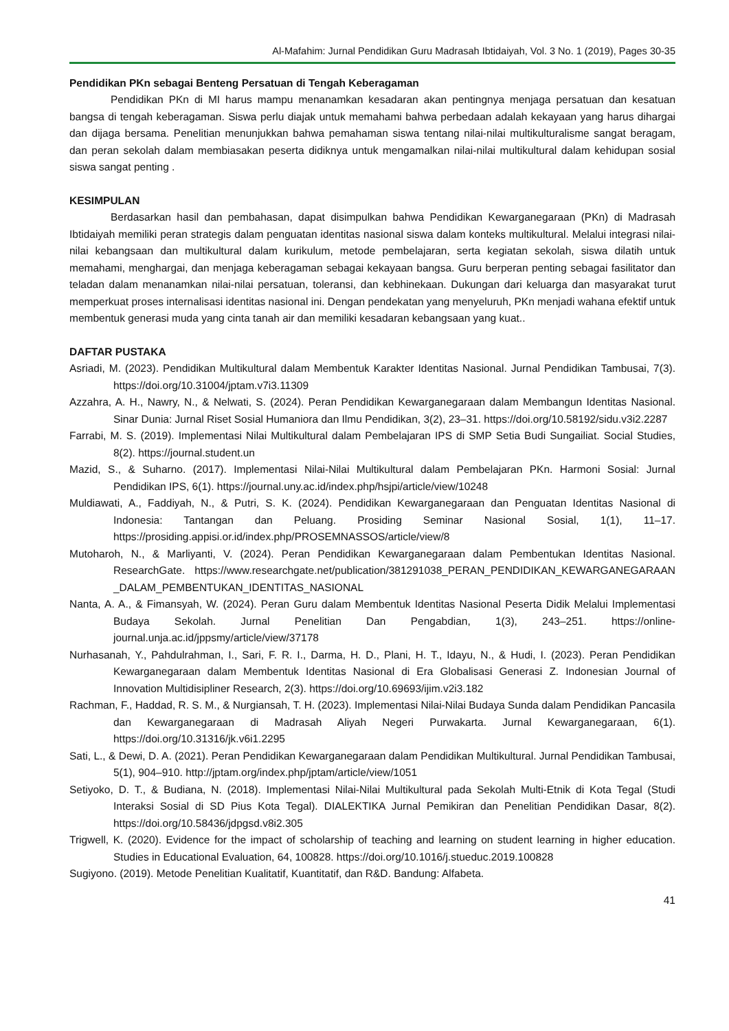Al-Mafahim: Jurnal Pendidikan Guru Madrasah Ibtidaiyah, Vol. 3 No. 1 (2019), Pages 30-35
Pendidikan PKn sebagai Benteng Persatuan di Tengah Keberagaman
Pendidikan PKn di MI harus mampu menanamkan kesadaran akan pentingnya menjaga persatuan dan kesatuan bangsa di tengah keberagaman. Siswa perlu diajak untuk memahami bahwa perbedaan adalah kekayaan yang harus dihargai dan dijaga bersama. Penelitian menunjukkan bahwa pemahaman siswa tentang nilai-nilai multikulturalisme sangat beragam, dan peran sekolah dalam membiasakan peserta didiknya untuk mengamalkan nilai-nilai multikultural dalam kehidupan sosial siswa sangat penting .
KESIMPULAN
Berdasarkan hasil dan pembahasan, dapat disimpulkan bahwa Pendidikan Kewarganegaraan (PKn) di Madrasah Ibtidaiyah memiliki peran strategis dalam penguatan identitas nasional siswa dalam konteks multikultural. Melalui integrasi nilai-nilai kebangsaan dan multikultural dalam kurikulum, metode pembelajaran, serta kegiatan sekolah, siswa dilatih untuk memahami, menghargai, dan menjaga keberagaman sebagai kekayaan bangsa. Guru berperan penting sebagai fasilitator dan teladan dalam menanamkan nilai-nilai persatuan, toleransi, dan kebhinekaan. Dukungan dari keluarga dan masyarakat turut memperkuat proses internalisasi identitas nasional ini. Dengan pendekatan yang menyeluruh, PKn menjadi wahana efektif untuk membentuk generasi muda yang cinta tanah air dan memiliki kesadaran kebangsaan yang kuat..
DAFTAR PUSTAKA
Asriadi, M. (2023). Pendidikan Multikultural dalam Membentuk Karakter Identitas Nasional. Jurnal Pendidikan Tambusai, 7(3). https://doi.org/10.31004/jptam.v7i3.11309
Azzahra, A. H., Nawry, N., & Nelwati, S. (2024). Peran Pendidikan Kewarganegaraan dalam Membangun Identitas Nasional. Sinar Dunia: Jurnal Riset Sosial Humaniora dan Ilmu Pendidikan, 3(2), 23–31. https://doi.org/10.58192/sidu.v3i2.2287
Farrabi, M. S. (2019). Implementasi Nilai Multikultural dalam Pembelajaran IPS di SMP Setia Budi Sungailiat. Social Studies, 8(2). https://journal.student.un
Mazid, S., & Suharno. (2017). Implementasi Nilai-Nilai Multikultural dalam Pembelajaran PKn. Harmoni Sosial: Jurnal Pendidikan IPS, 6(1). https://journal.uny.ac.id/index.php/hsjpi/article/view/10248
Muldiawati, A., Faddiyah, N., & Putri, S. K. (2024). Pendidikan Kewarganegaraan dan Penguatan Identitas Nasional di Indonesia: Tantangan dan Peluang. Prosiding Seminar Nasional Sosial, 1(1), 11–17. https://prosiding.appisi.or.id/index.php/PROSEMNASSOS/article/view/8
Mutoharoh, N., & Marliyanti, V. (2024). Peran Pendidikan Kewarganegaraan dalam Pembentukan Identitas Nasional. ResearchGate. https://www.researchgate.net/publication/381291038_PERAN_PENDIDIKAN_KEWARGANEGARAAN _DALAM_PEMBENTUKAN_IDENTITAS_NASIONAL
Nanta, A. A., & Fimansyah, W. (2024). Peran Guru dalam Membentuk Identitas Nasional Peserta Didik Melalui Implementasi Budaya Sekolah. Jurnal Penelitian Dan Pengabdian, 1(3), 243–251. https://online-journal.unja.ac.id/jppsmy/article/view/37178
Nurhasanah, Y., Pahdulrahman, I., Sari, F. R. I., Darma, H. D., Plani, H. T., Idayu, N., & Hudi, I. (2023). Peran Pendidikan Kewarganegaraan dalam Membentuk Identitas Nasional di Era Globalisasi Generasi Z. Indonesian Journal of Innovation Multidisipliner Research, 2(3). https://doi.org/10.69693/ijim.v2i3.182
Rachman, F., Haddad, R. S. M., & Nurgiansah, T. H. (2023). Implementasi Nilai-Nilai Budaya Sunda dalam Pendidikan Pancasila dan Kewarganegaraan di Madrasah Aliyah Negeri Purwakarta. Jurnal Kewarganegaraan, 6(1). https://doi.org/10.31316/jk.v6i1.2295
Sati, L., & Dewi, D. A. (2021). Peran Pendidikan Kewarganegaraan dalam Pendidikan Multikultural. Jurnal Pendidikan Tambusai, 5(1), 904–910. http://jptam.org/index.php/jptam/article/view/1051
Setiyoko, D. T., & Budiana, N. (2018). Implementasi Nilai-Nilai Multikultural pada Sekolah Multi-Etnik di Kota Tegal (Studi Interaksi Sosial di SD Pius Kota Tegal). DIALEKTIKA Jurnal Pemikiran dan Penelitian Pendidikan Dasar, 8(2). https://doi.org/10.58436/jdpgsd.v8i2.305
Trigwell, K. (2020). Evidence for the impact of scholarship of teaching and learning on student learning in higher education. Studies in Educational Evaluation, 64, 100828. https://doi.org/10.1016/j.stueduc.2019.100828
Sugiyono. (2019). Metode Penelitian Kualitatif, Kuantitatif, dan R&D. Bandung: Alfabeta.
41